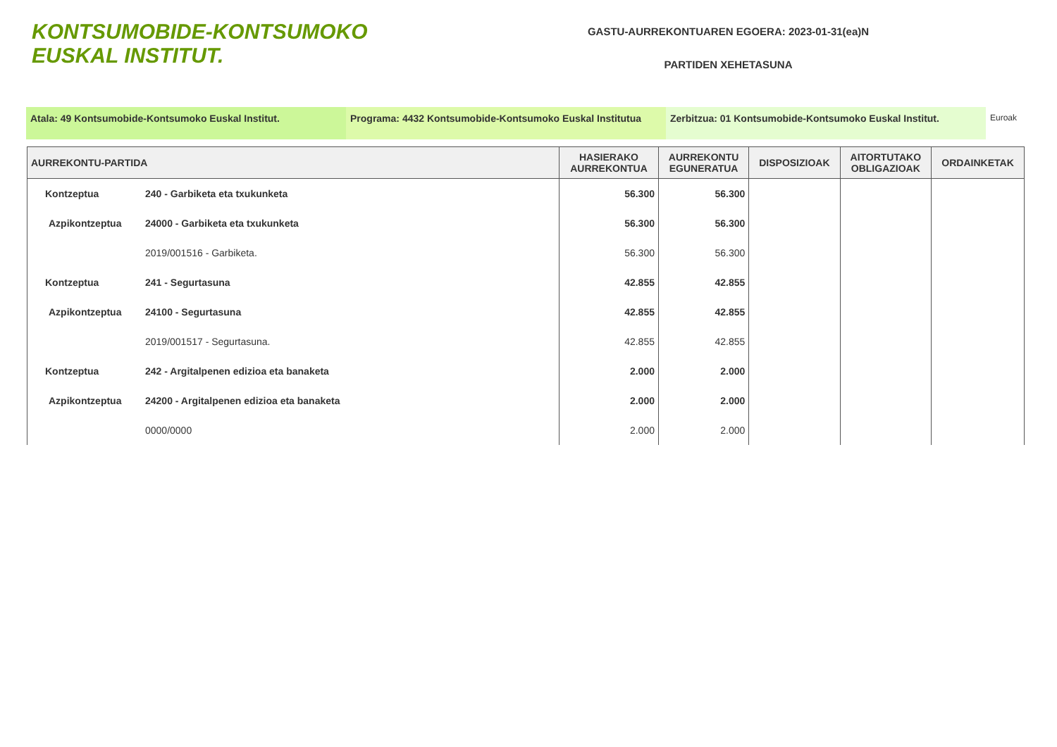KONTSUMOBIDE-KONTSUMOKO
EUSKAL INSTITUT.
GASTU-AURREKONTUAREN EGOERA: 2023-01-31(ea)N
PARTIDEN XEHETASUNA
Atala: 49 Kontsumobide-Kontsumoko Euskal Institut. Programa: 4432 Kontsumobide-Kontsumoko Euskal Institutua
Zerbitzua: 01 Kontsumobide-Kontsumoko Euskal Institut.
Euroak
| AURREKONTU-PARTIDA | | HASIERAKO AURREKONTUA | AURREKONTU EGUNERATUA | DISPOSIZIOAK | AITORTUTAKO OBLIGAZIOAK | ORDAINKETAK |
| --- | --- | --- | --- | --- | --- | --- |
| Kontzeptua | 240 - Garbiketa eta txukunketa | 56.300 | 56.300 | | | |
| Azpikontzeptua | 24000 - Garbiketa eta txukunketa | 56.300 | 56.300 | | | |
| | 2019/001516 - Garbiketa. | 56.300 | 56.300 | | | |
| Kontzeptua | 241 - Segurtasuna | 42.855 | 42.855 | | | |
| Azpikontzeptua | 24100 - Segurtasuna | 42.855 | 42.855 | | | |
| | 2019/001517 - Segurtasuna. | 42.855 | 42.855 | | | |
| Kontzeptua | 242 - Argitalpenen edizioa eta banaketa | 2.000 | 2.000 | | | |
| Azpikontzeptua | 24200 - Argitalpenen edizioa eta banaketa | 2.000 | 2.000 | | | |
| | 0000/0000 | 2.000 | 2.000 | | | |